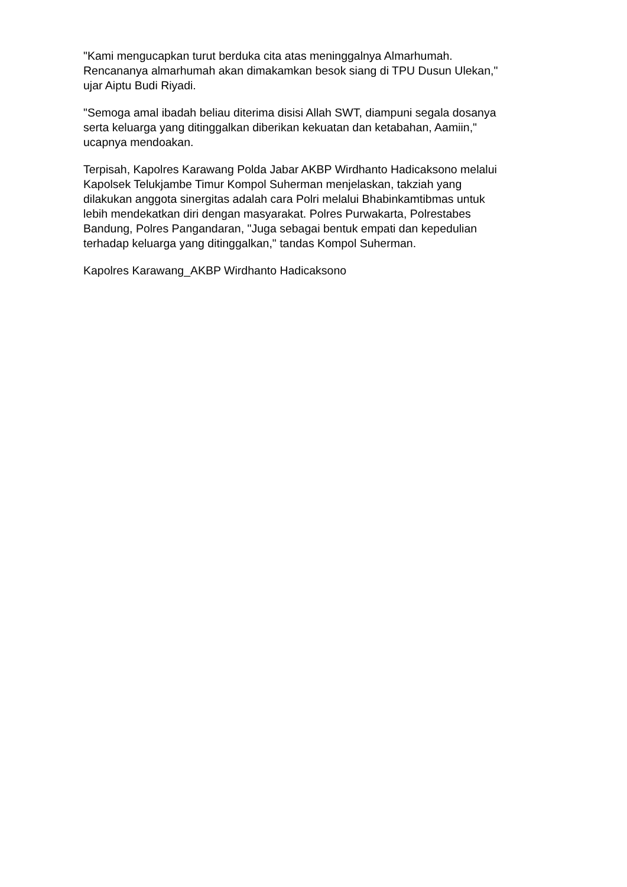"Kami mengucapkan turut berduka cita atas meninggalnya Almarhumah.
Rencananya almarhumah akan dimakamkan besok siang di TPU Dusun Ulekan,"
ujar Aiptu Budi Riyadi.
"Semoga amal ibadah beliau diterima disisi Allah SWT, diampuni segala dosanya
serta keluarga yang ditinggalkan diberikan kekuatan dan ketabahan, Aamiin,"
ucapnya mendoakan.
Terpisah, Kapolres Karawang Polda Jabar AKBP Wirdhanto Hadicaksono melalui
Kapolsek Telukjambe Timur Kompol Suherman menjelaskan, takziah yang
dilakukan anggota sinergitas adalah cara Polri melalui Bhabinkamtibmas untuk
lebih mendekatkan diri dengan masyarakat. Polres Purwakarta, Polrestabes
Bandung, Polres Pangandaran, "Juga sebagai bentuk empati dan kepedulian
terhadap keluarga yang ditinggalkan," tandas Kompol Suherman.
Kapolres Karawang_AKBP Wirdhanto Hadicaksono